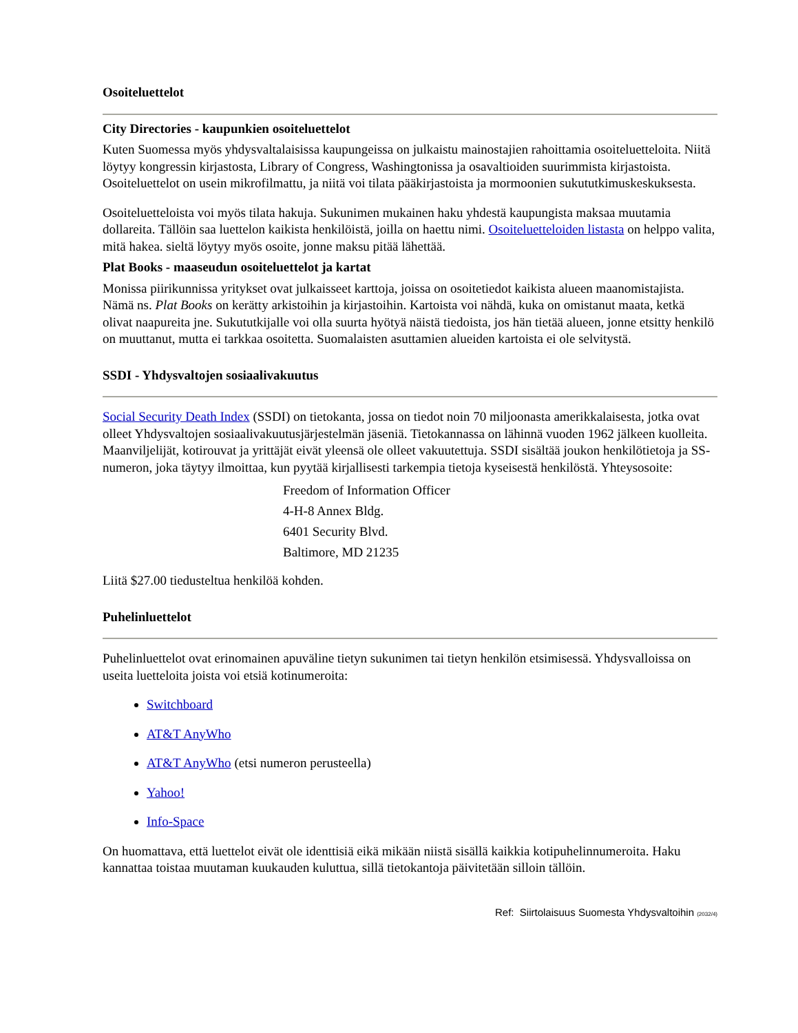Osoiteluettelot
City Directories - kaupunkien osoiteluettelot
Kuten Suomessa myös yhdysvaltalaisissa kaupungeissa on julkaistu mainostajien rahoittamia osoiteluetteloita. Niitä löytyy kongressin kirjastosta, Library of Congress, Washingtonissa ja osavaltioiden suurimmista kirjastoista. Osoiteluettelot on usein mikrofilmattu, ja niitä voi tilata pääkirjastoista ja mormoonien sukututkimuskeskuksesta.
Osoiteluetteloista voi myös tilata hakuja. Sukunimen mukainen haku yhdestä kaupungista maksaa muutamia dollareita. Tällöin saa luettelon kaikista henkilöistä, joilla on haettu nimi. Osoiteluetteloiden listasta on helppo valita, mitä hakea. sieltä löytyy myös osoite, jonne maksu pitää lähettää.
Plat Books - maaseudun osoiteluettelot ja kartat
Monissa piirikunnissa yritykset ovat julkaisseet karttoja, joissa on osoitetiedot kaikista alueen maanomistajista. Nämä ns. Plat Books on kerätty arkistoihin ja kirjastoihin. Kartoista voi nähdä, kuka on omistanut maata, ketkä olivat naapureita jne. Sukututkijalle voi olla suurta hyötyä näistä tiedoista, jos hän tietää alueen, jonne etsitty henkilö on muuttanut, mutta ei tarkkaa osoitetta. Suomalaisten asuttamien alueiden kartoista ei ole selvitystä.
SSDI - Yhdysvaltojen sosiaalivakuutus
Social Security Death Index (SSDI) on tietokanta, jossa on tiedot noin 70 miljoonasta amerikkalaisesta, jotka ovat olleet Yhdysvaltojen sosiaalivakuutusjärjestelmän jäseniä. Tietokannassa on lähinnä vuoden 1962 jälkeen kuolleita. Maanviljelijät, kotirouvat ja yrittäjät eivät yleensä ole olleet vakuutettuja. SSDI sisältää joukon henkilötietoja ja SS-numeron, joka täytyy ilmoittaa, kun pyytää kirjallisesti tarkempia tietoja kyseisestä henkilöstä. Yhteysosoite:
Freedom of Information Officer
4-H-8 Annex Bldg.
6401 Security Blvd.
Baltimore, MD 21235
Liitä $27.00 tiedusteltua henkilöä kohden.
Puhelinluettelot
Puhelinluettelot ovat erinomainen apuväline tietyn sukunimen tai tietyn henkilön etsimisessä. Yhdysvalloissa on useita luetteloita joista voi etsiä kotinumeroita:
Switchboard
AT&T AnyWho
AT&T AnyWho (etsi numeron perusteella)
Yahoo!
Info-Space
On huomattava, että luettelot eivät ole identtisiä eikä mikään niistä sisällä kaikkia kotipuhelinnumeroita. Haku kannattaa toistaa muutaman kuukauden kuluttua, sillä tietokantoja päivitetään silloin tällöin.
Ref: Siirtolaisuus Suomesta Yhdysvaltoihin (2032/4)